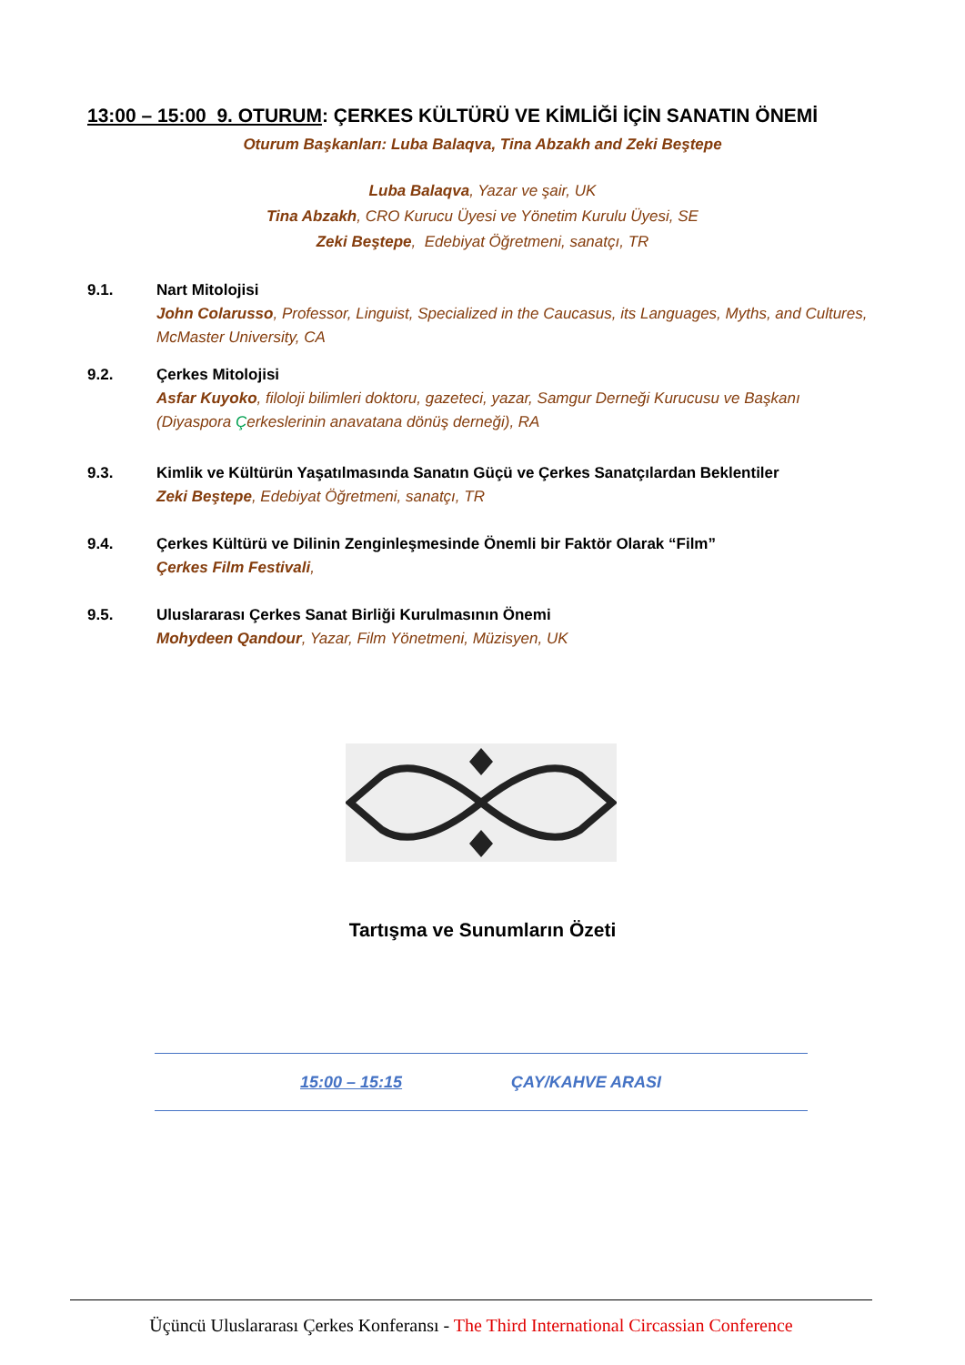13:00 – 15:00 9. OTURUM: ÇERKES KÜLTÜRÜ VE KİMLİĞİ İÇİN SANATIN ÖNEMİ
Oturum Başkanları: Luba Balaqva, Tina Abzakh and Zeki Beştepe
Luba Balaqva, Yazar ve şair, UK
Tina Abzakh, CRO Kurucu Üyesi ve Yönetim Kurulu Üyesi, SE
Zeki Beştepe, Edebiyat Öğretmeni, sanatçı, TR
9.1. Nart Mitolojisi
John Colarusso, Professor, Linguist, Specialized in the Caucasus, its Languages, Myths, and Cultures, McMaster University, CA
9.2. Çerkes Mitolojisi
Asfar Kuyoko, filoloji bilimleri doktoru, gazeteci, yazar, Samgur Derneği Kurucusu ve Başkanı (Diyaspora Çerkeslerinin anavatana dönüş derneği), RA
9.3. Kimlik ve Kültürün Yaşatılmasında Sanatın Güçü ve Çerkes Sanatçılardan Beklentiler
Zeki Beştepe, Edebiyat Öğretmeni, sanatçı, TR
9.4. Çerkes Kültürü ve Dilinin Zenginleşmesinde Önemli bir Faktör Olarak “Film”
Çerkes Film Festivali,
9.5. Uluslararası Çerkes Sanat Birliği Kurulmasının Önemi
Mohydeen Qandour, Yazar, Film Yönetmeni, Müzisyen, UK
Tartışma ve Sunumların Özeti
15:00 – 15:15 ÇAY/KAHVE ARASI
Üçüncü Uluslararası Çerkes Konferansı - The Third International Circassian Conference